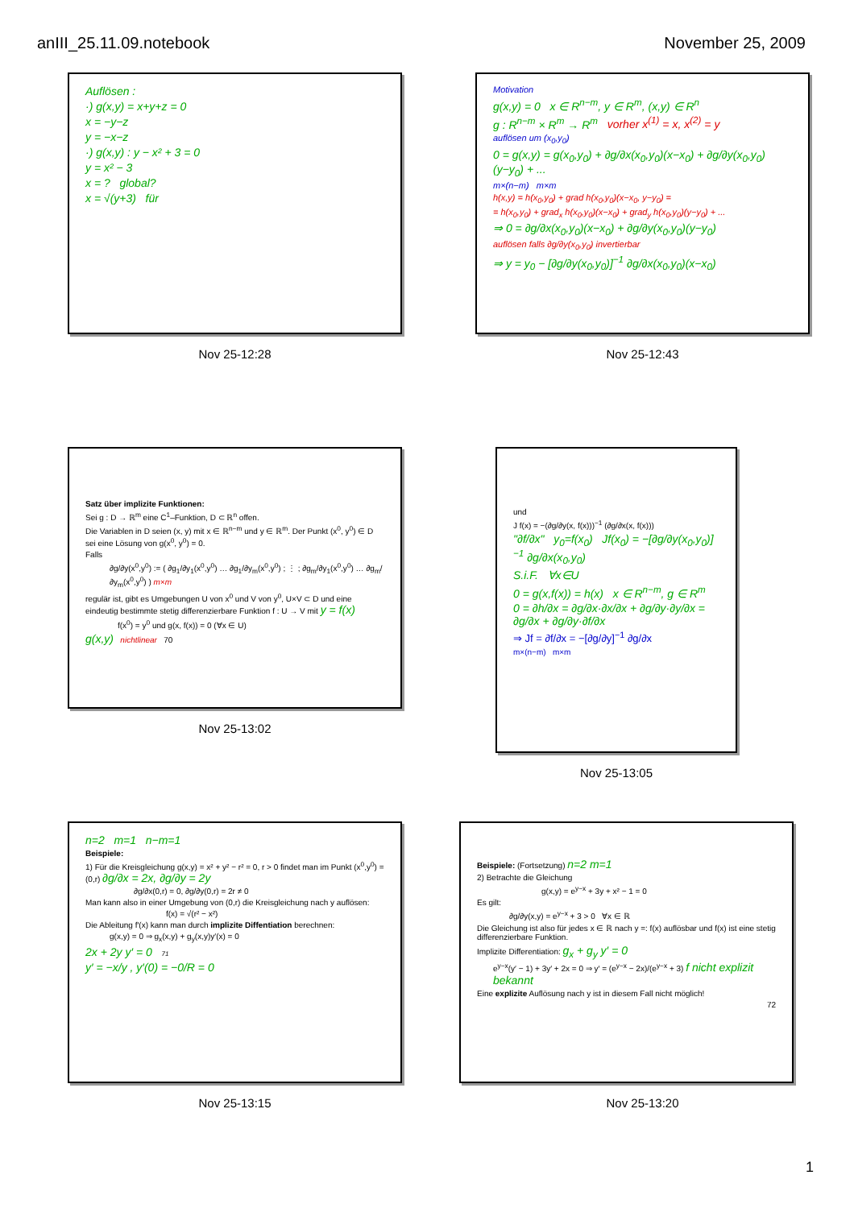anIII_25.11.09.notebook November 25, 2009
Auflösen :
·) g(x,y) = x+y+z = 0
x = −y−z
y = −x−z
·) g(x,y) : y − x² + 3 = 0
y = x² − 3
x = ? global?
x = √(y+3) für
Nov 25-12:28
Motivation
g(x,y) = 0 x ∈ R<sup>n−m</sup>, y ∈ R<sup>m</sup>, (x,y) ∈ R<sup>n</sup>
g : R<sup>n−m</sup> × R<sup>m</sup> → R<sup>m</sup> vorher x<sup>(1)</sup> = x, x<sup>(2)</sup> = y
auflösen um (x<sub>0</sub>,y<sub>0</sub>)
0 = g(x,y) = g(x<sub>0</sub>,y<sub>0</sub>) + ∂g/∂x(x<sub>0</sub>,y<sub>0</sub>)(x−x<sub>0</sub>) + ∂g/∂y(x<sub>0</sub>,y<sub>0</sub>)(y−y<sub>0</sub>) + ...
m×(n−m) m×m
h(x,y) = h(x<sub>0</sub>,y<sub>0</sub>) + grad h(x<sub>0</sub>,y<sub>0</sub>)(x−x<sub>0</sub>, y−y<sub>0</sub>) =
= h(x<sub>0</sub>,y<sub>0</sub>) + grad<sub>x</sub> h(x<sub>0</sub>,y<sub>0</sub>)(x−x<sub>0</sub>) + grad<sub>y</sub> h(x<sub>0</sub>,y<sub>0</sub>)(y−y<sub>0</sub>) + ...
⇒ 0 = ∂g/∂x(x<sub>0</sub>,y<sub>0</sub>)(x−x<sub>0</sub>) + ∂g/∂y(x<sub>0</sub>,y<sub>0</sub>)(y−y<sub>0</sub>)
auflösen falls ∂g/∂y(x<sub>0</sub>,y<sub>0</sub>) invertierbar
⇒ y = y<sub>0</sub> − [∂g/∂y(x<sub>0</sub>,y<sub>0</sub>)]<sup>−1</sup> ∂g/∂x(x<sub>0</sub>,y<sub>0</sub>)(x−x<sub>0</sub>)
Nov 25-12:43
Satz über implizite Funktionen:
Sei g : D → ℝ<sup>m</sup> eine C<sup>1</sup>–Funktion, D ⊂ ℝ<sup>n</sup> offen.
Die Variablen in D seien (x, y) mit x ∈ ℝ<sup>n−m</sup> und y ∈ ℝ<sup>m</sup>. Der Punkt (x<sup>0</sup>, y<sup>0</sup>) ∈ D sei eine Lösung von g(x<sup>0</sup>, y<sup>0</sup>) = 0.
Falls
∂g/∂y(x<sup>0</sup>,y<sup>0</sup>) := ( ∂g<sub>1</sub>/∂y<sub>1</sub>(x<sup>0</sup>,y<sup>0</sup>) … ∂g<sub>1</sub>/∂y<sub>m</sub>(x<sup>0</sup>,y<sup>0</sup>) ; ⋮ ; ∂g<sub>m</sub>/∂y<sub>1</sub>(x<sup>0</sup>,y<sup>0</sup>) … ∂g<sub>m</sub>/∂y<sub>m</sub>(x<sup>0</sup>,y<sup>0</sup>) ) m×m
regulär ist, gibt es Umgebungen U von x<sup>0</sup> und V von y<sup>0</sup>, U×V ⊂ D und eine eindeutig bestimmte stetig differenzierbare Funktion f : U → V mit y = f(x)
f(x<sup>0</sup>) = y<sup>0</sup> und g(x, f(x)) = 0 (∀x ∈ U)
g(x,y) nichtlinear 70
Nov 25-13:02
und
J f(x) = −(∂g/∂y(x, f(x)))<sup>−1</sup> (∂g/∂x(x, f(x)))
"∂f/∂x" y<sub>0</sub>=f(x<sub>0</sub>) Jf(x<sub>0</sub>) = −[∂g/∂y(x<sub>0</sub>,y<sub>0</sub>)]<sup>−1</sup> ∂g/∂x(x<sub>0</sub>,y<sub>0</sub>)
S.i.F. ∀x∈U
0 = g(x,f(x)) = h(x) x ∈ R<sup>n−m</sup>, g ∈ R<sup>m</sup>
0 = ∂h/∂x = ∂g/∂x·∂x/∂x + ∂g/∂y·∂y/∂x = ∂g/∂x + ∂g/∂y·∂f/∂x
⇒ Jf = ∂f/∂x = −[∂g/∂y]<sup>−1</sup> ∂g/∂x
m×(n−m) m×m
Nov 25-13:05
n=2 m=1 n−m=1
Beispiele:
1) Für die Kreisgleichung g(x,y) = x² + y² − r² = 0, r > 0 findet man im Punkt (x<sup>0</sup>,y<sup>0</sup>) = (0,r) ∂g/∂x = 2x, ∂g/∂y = 2y
∂g/∂x(0,r) = 0, ∂g/∂y(0,r) = 2r ≠ 0
Man kann also in einer Umgebung von (0,r) die Kreisgleichung nach y auflösen:
f(x) = √(r² − x²)
Die Ableitung f′(x) kann man durch implizite Diffentiation berechnen:
g(x,y) = 0 ⇒ g<sub>x</sub>(x,y) + g<sub>y</sub>(x,y)y′(x) = 0
2x + 2y y′ = 0 71
y′ = −x/y , y′(0) = −0/R = 0
Nov 25-13:15
Beispiele: (Fortsetzung) n=2 m=1
2) Betrachte die Gleichung
g(x,y) = e<sup>y−x</sup> + 3y + x² − 1 = 0
Es gilt:
∂g/∂y(x,y) = e<sup>y−x</sup> + 3 > 0 ∀x ∈ ℝ
Die Gleichung ist also für jedes x ∈ ℝ nach y =: f(x) auflösbar und f(x) ist eine stetig differenzierbare Funktion.
Implizite Differentiation: g<sub>x</sub> + g<sub>y</sub> y′ = 0
e<sup>y−x</sup>(y′ − 1) + 3y′ + 2x = 0 ⇒ y′ = (e<sup>y−x</sup> − 2x)/(e<sup>y−x</sup> + 3) f nicht explizit bekannt
Eine explizite Auflösung nach y ist in diesem Fall nicht möglich!
72
Nov 25-13:20
1